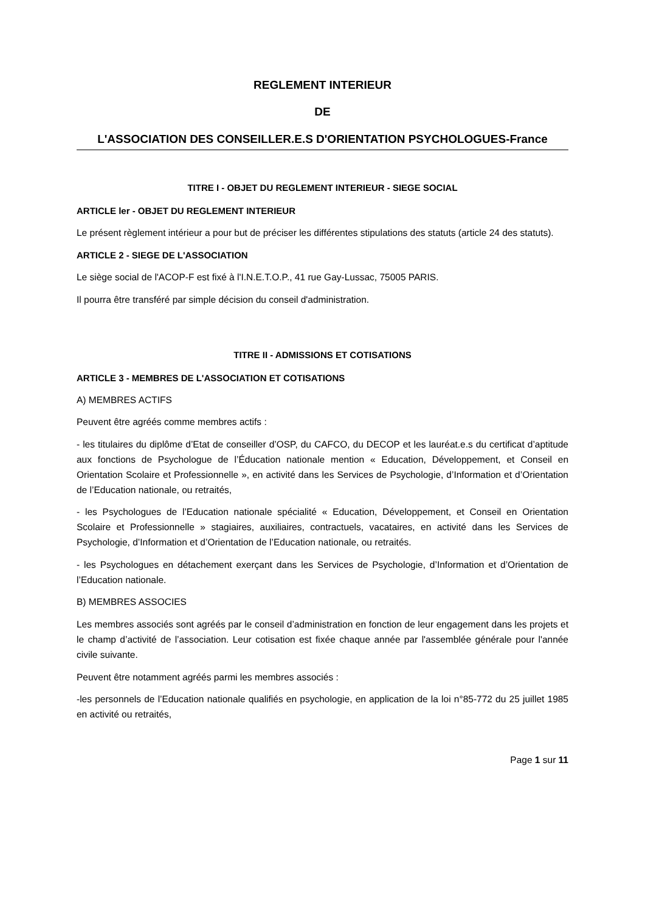REGLEMENT INTERIEUR
DE
L'ASSOCIATION DES CONSEILLER.E.S D'ORIENTATION PSYCHOLOGUES-France
TITRE I - OBJET DU REGLEMENT INTERIEUR - SIEGE SOCIAL
ARTICLE ler - OBJET DU REGLEMENT INTERIEUR
Le présent règlement intérieur a pour but de préciser les différentes stipulations des statuts (article 24 des statuts).
ARTICLE 2 - SIEGE DE L'ASSOCIATION
Le siège social de l'ACOP-F est fixé à l'I.N.E.T.O.P., 41 rue Gay-Lussac, 75005 PARIS.
Il pourra être transféré par simple décision du conseil d'administration.
TITRE II - ADMISSIONS ET COTISATIONS
ARTICLE 3 - MEMBRES DE L'ASSOCIATION ET COTISATIONS
A) MEMBRES ACTIFS
Peuvent être agréés comme membres actifs :
- les titulaires du diplôme d’Etat de conseiller d’OSP, du CAFCO, du DECOP et les lauréat.e.s du certificat d’aptitude aux fonctions de Psychologue de l’Éducation nationale mention « Education, Développement, et Conseil en Orientation Scolaire et Professionnelle », en activité dans les Services de Psychologie, d’Information et d’Orientation de l’Education nationale, ou retraités,
- les Psychologues de l’Education nationale spécialité « Education, Développement, et Conseil en Orientation Scolaire et Professionnelle » stagiaires, auxiliaires, contractuels, vacataires, en activité dans les Services de Psychologie, d’Information et d’Orientation de l’Education nationale, ou retraités.
- les Psychologues en détachement exerçant dans les Services de Psychologie, d’Information et d’Orientation de l’Education nationale.
B) MEMBRES ASSOCIES
Les membres associés sont agréés par le conseil d’administration en fonction de leur engagement dans les projets et le champ d’activité de l’association. Leur cotisation est fixée chaque année par l'assemblée générale pour l'année civile suivante.
Peuvent être notamment agréés parmi les membres associés :
-les personnels de l’Education nationale qualifiés en psychologie, en application de la loi n°85-772 du 25 juillet 1985 en activité ou retraités,
Page 1 sur 11